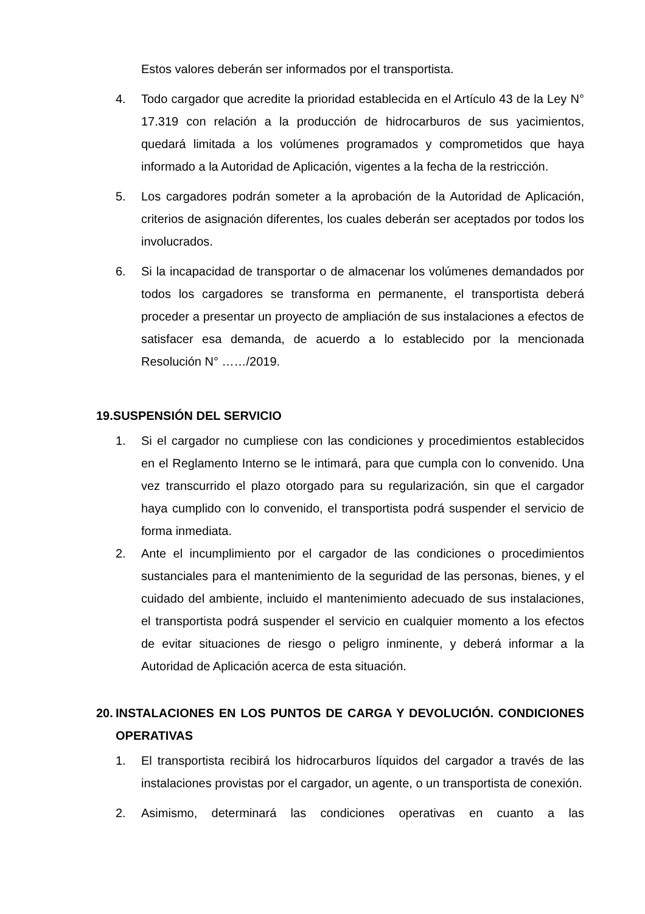Estos valores deberán ser informados por el transportista.
4. Todo cargador que acredite la prioridad establecida en el Artículo 43 de la Ley N° 17.319 con relación a la producción de hidrocarburos de sus yacimientos, quedará limitada a los volúmenes programados y comprometidos que haya informado a la Autoridad de Aplicación, vigentes a la fecha de la restricción.
5. Los cargadores podrán someter a la aprobación de la Autoridad de Aplicación, criterios de asignación diferentes, los cuales deberán ser aceptados por todos los involucrados.
6. Si la incapacidad de transportar o de almacenar los volúmenes demandados por todos los cargadores se transforma en permanente, el transportista deberá proceder a presentar un proyecto de ampliación de sus instalaciones a efectos de satisfacer esa demanda, de acuerdo a lo establecido por la mencionada Resolución N° ……/2019.
19.SUSPENSIÓN DEL SERVICIO
1. Si el cargador no cumpliese con las condiciones y procedimientos establecidos en el Reglamento Interno se le intimará, para que cumpla con lo convenido. Una vez transcurrido el plazo otorgado para su regularización, sin que el cargador haya cumplido con lo convenido, el transportista podrá suspender el servicio de forma inmediata.
2. Ante el incumplimiento por el cargador de las condiciones o procedimientos sustanciales para el mantenimiento de la seguridad de las personas, bienes, y el cuidado del ambiente, incluido el mantenimiento adecuado de sus instalaciones, el transportista podrá suspender el servicio en cualquier momento a los efectos de evitar situaciones de riesgo o peligro inminente, y deberá informar a la Autoridad de Aplicación acerca de esta situación.
20. INSTALACIONES EN LOS PUNTOS DE CARGA Y DEVOLUCIÓN. CONDICIONES OPERATIVAS
1. El transportista recibirá los hidrocarburos líquidos del cargador a través de las instalaciones provistas por el cargador, un agente, o un transportista de conexión.
2. Asimismo, determinará las condiciones operativas en cuanto a las